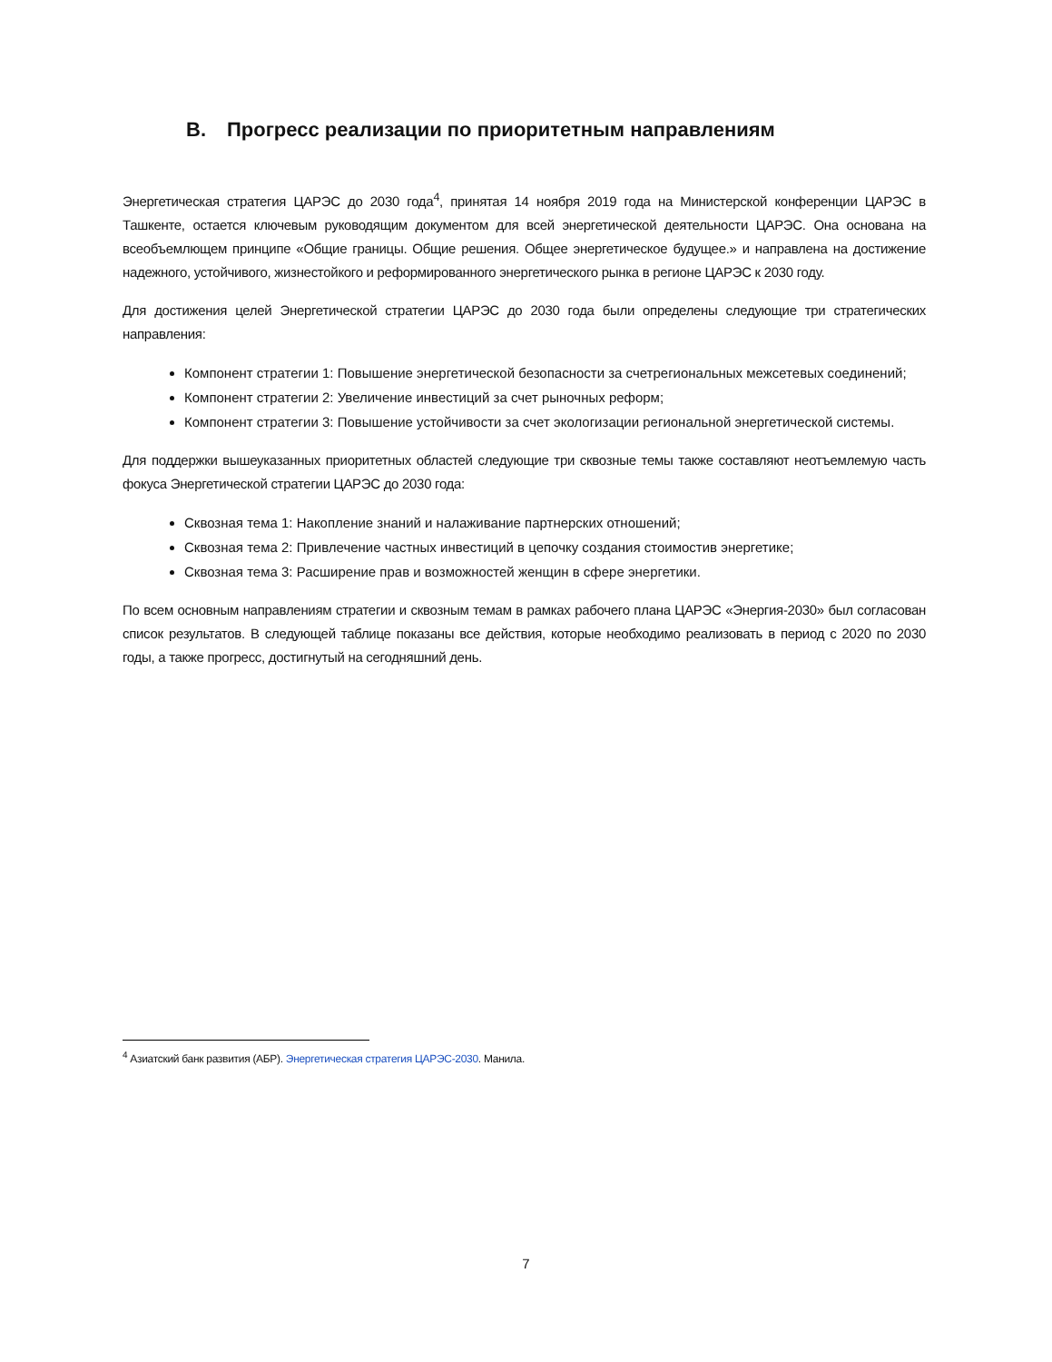B. Прогресс реализации по приоритетным направлениям
Энергетическая стратегия ЦАРЭС до 2030 года<sup>4</sup>, принятая 14 ноября 2019 года на Министерской конференции ЦАРЭС в Ташкенте, остается ключевым руководящим документом для всей энергетической деятельности ЦАРЭС. Она основана на всеобъемлющем принципе «Общие границы. Общие решения. Общее энергетическое будущее.» и направлена на достижение надежного, устойчивого, жизнестойкого и реформированного энергетического рынка в регионе ЦАРЭС к 2030 году.
Для достижения целей Энергетической стратегии ЦАРЭС до 2030 года были определены следующие три стратегических направления:
Компонент стратегии 1: Повышение энергетической безопасности за счетрегиональных межсетевых соединений;
Компонент стратегии 2: Увеличение инвестиций за счет рыночных реформ;
Компонент стратегии 3: Повышение устойчивости за счет экологизации региональной энергетической системы.
Для поддержки вышеуказанных приоритетных областей следующие три сквозные темы также составляют неотъемлемую часть фокуса Энергетической стратегии ЦАРЭС до 2030 года:
Сквозная тема 1: Накопление знаний и налаживание партнерских отношений;
Сквозная тема 2: Привлечение частных инвестиций в цепочку создания стоимостив энергетике;
Сквозная тема 3: Расширение прав и возможностей женщин в сфере энергетики.
По всем основным направлениям стратегии и сквозным темам в рамках рабочего плана ЦАРЭС «Энергия-2030» был согласован список результатов. В следующей таблице показаны все действия, которые необходимо реализовать в период с 2020 по 2030 годы, а также прогресс, достигнутый на сегодняшний день.
<sup>4</sup> Азиатский банк развития (АБР). Энергетическая стратегия ЦАРЭС-2030. Манила.
7